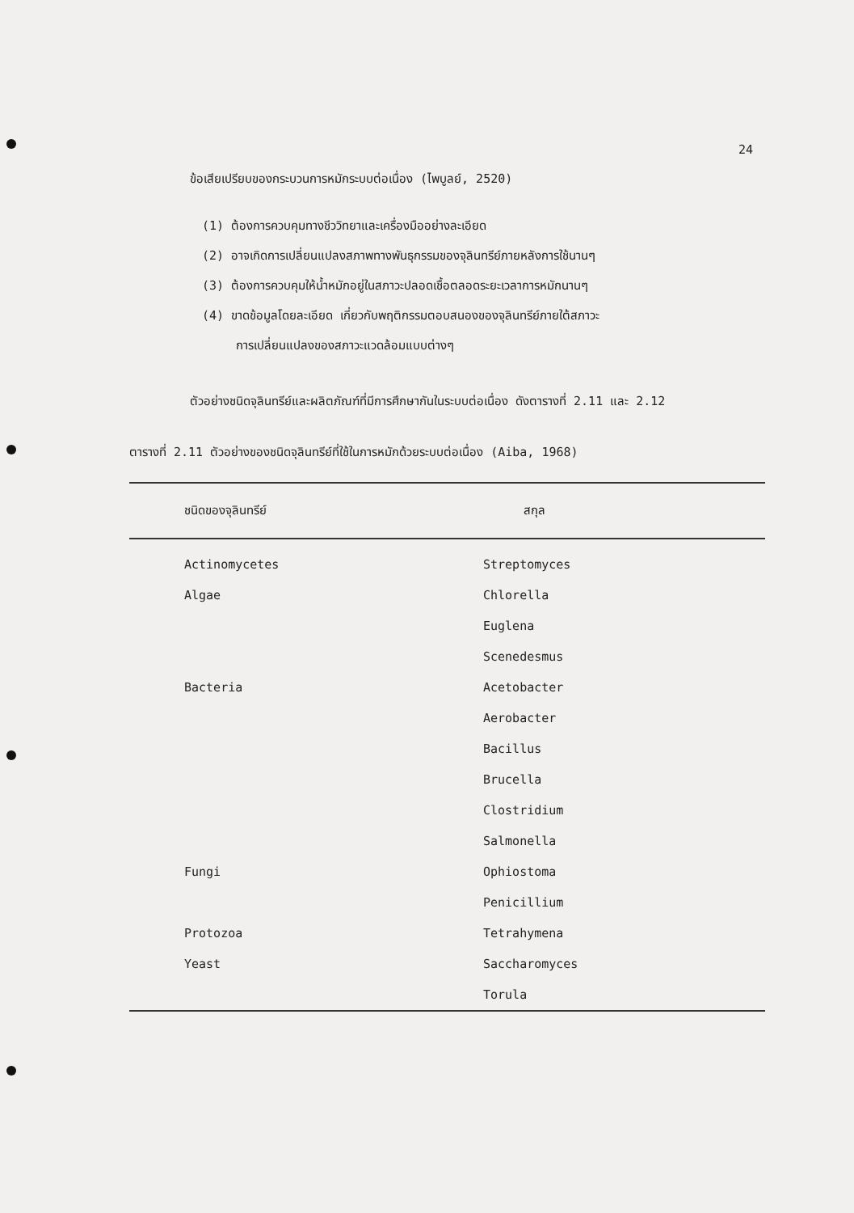24
ข้อเสียเปรียบของกระบวนการหมักระบบต่อเนื่อง (ไพบูลย์, 2520)
(1) ต้องการควบคุมทางชีววิทยาและเครื่องมืออย่างละเอียด
(2) อาจเกิดการเปลี่ยนแปลงสภาพทางพันธุกรรมของจุลินทรีย์ภายหลังการใช้นานๆ
(3) ต้องการควบคุมให้น้ำหมักอยู่ในสภาวะปลอดเชื้อตลอดระยะเวลาการหมักนานๆ
(4) ขาดข้อมูลโดยละเอียด เกี่ยวกับพฤติกรรมตอบสนองของจุลินทรีย์ภายใต้สภาวะ
การเปลี่ยนแปลงของสภาวะแวดล้อมแบบต่างๆ
ตัวอย่างชนิดจุลินทรีย์และผลิตภัณฑ์ที่มีการศึกษากันในระบบต่อเนื่อง ดังตารางที่ 2.11 และ 2.12
ตารางที่ 2.11 ตัวอย่างของชนิดจุลินทรีย์ที่ใช้ในการหมักด้วยระบบต่อเนื่อง (Aiba, 1968)
| ชนิดของจุลินทรีย์ | สกุล |
| --- | --- |
| Actinomycetes | Streptomyces |
| Algae | Chlorella |
| | Euglena |
| | Scenedesmus |
| Bacteria | Acetobacter |
| | Aerobacter |
| | Bacillus |
| | Brucella |
| | Clostridium |
| | Salmonella |
| Fungi | Ophiostoma |
| | Penicillium |
| Protozoa | Tetrahymena |
| Yeast | Saccharomyces |
| | Torula |